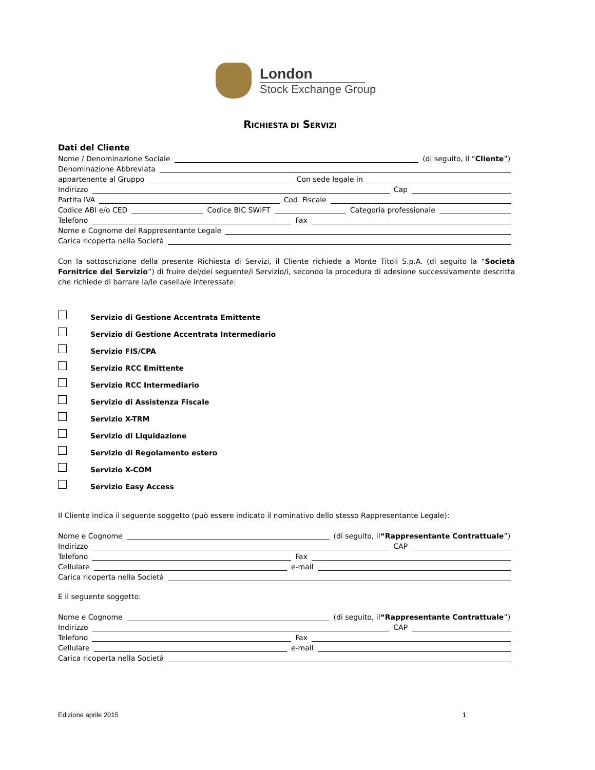London
Stock Exchange Group
RICHIESTA DI SERVIZI
Dati del Cliente
Nome / Denominazione Sociale (di seguito, il “Cliente”)
Denominazione Abbreviata
appartenente al Gruppo Con sede legale in
Indirizzo Cap
Partita IVA Cod. Fiscale
Codice ABI e/o CED Codice BIC SWIFT Categoria professionale
Telefono Fax
Nome e Cognome del Rappresentante Legale
Carica ricoperta nella Società
Con la sottoscrizione della presente Richiesta di Servizi, il Cliente richiede a Monte Titoli S.p.A. (di seguito la “Società Fornitrice del Servizio”) di fruire del/dei seguente/i Servizio/i, secondo la procedura di adesione successivamente descritta che richiede di barrare la/le casella/e interessate:
Servizio di Gestione Accentrata Emittente
Servizio di Gestione Accentrata Intermediario
Servizio FIS/CPA
Servizio RCC Emittente
Servizio RCC Intermediario
Servizio di Assistenza Fiscale
Servizio X-TRM
Servizio di Liquidazione
Servizio di Regolamento estero
Servizio X-COM
Servizio Easy Access
Il Cliente indica il seguente soggetto (può essere indicato il nominativo dello stesso Rappresentante Legale):
Nome e Cognome (di seguito, il “Rappresentante Contrattuale”)
Indirizzo CAP
Telefono Fax
Cellulare e-mail
Carica ricoperta nella Società
E il seguente soggetto:
Nome e Cognome (di seguito, il “Rappresentante Contrattuale”)
Indirizzo CAP
Telefono Fax
Cellulare e-mail
Carica ricoperta nella Società
Edizione aprile 2015 1